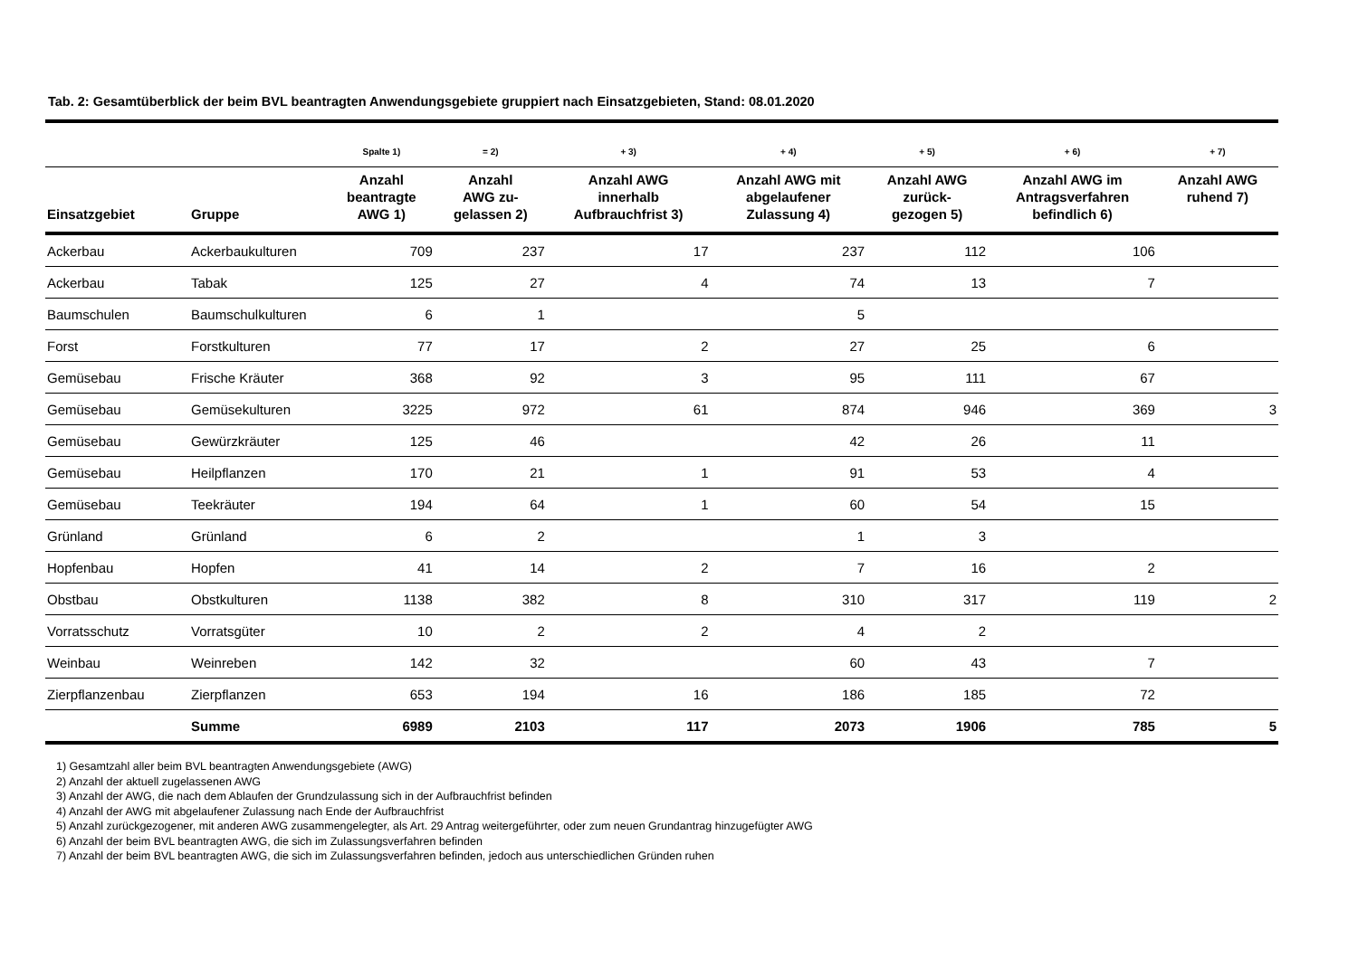Tab. 2: Gesamtüberblick der beim BVL beantragten Anwendungsgebiete gruppiert nach Einsatzgebieten, Stand: 08.01.2020
| | | Spalte 1) | = 2) | + 3) | + 4) | + 5) | + 6) | + 7) |
| --- | --- | --- | --- | --- | --- | --- | --- | --- |
| Einsatzgebiet | Gruppe | Anzahl beantragte AWG 1) | Anzahl AWG zu- gelassen 2) | Anzahl AWG innerhalb Aufbrauchfrist 3) | Anzahl AWG mit abgelaufener Zulassung 4) | Anzahl AWG zurück- gezogen 5) | Anzahl AWG im Antragsverfahren befindlich 6) | Anzahl AWG ruhend 7) |
| Ackerbau | Ackerbaukulturen | 709 | 237 | 17 | 237 | 112 | 106 | |
| Ackerbau | Tabak | 125 | 27 | 4 | 74 | 13 | 7 | |
| Baumschulen | Baumschulkulturen | 6 | 1 | | 5 | | | |
| Forst | Forstkulturen | 77 | 17 | 2 | 27 | 25 | 6 | |
| Gemüsebau | Frische Kräuter | 368 | 92 | 3 | 95 | 111 | 67 | |
| Gemüsebau | Gemüsekulturen | 3225 | 972 | 61 | 874 | 946 | 369 | 3 |
| Gemüsebau | Gewürzkräuter | 125 | 46 | | 42 | 26 | 11 | |
| Gemüsebau | Heilpflanzen | 170 | 21 | 1 | 91 | 53 | 4 | |
| Gemüsebau | Teekräuter | 194 | 64 | 1 | 60 | 54 | 15 | |
| Grünland | Grünland | 6 | 2 | | 1 | 3 | | |
| Hopfenbau | Hopfen | 41 | 14 | 2 | 7 | 16 | 2 | |
| Obstbau | Obstkulturen | 1138 | 382 | 8 | 310 | 317 | 119 | 2 |
| Vorratsschutz | Vorratsgüter | 10 | 2 | 2 | 4 | 2 | | |
| Weinbau | Weinreben | 142 | 32 | | 60 | 43 | 7 | |
| Zierpflanzenbau | Zierpflanzen | 653 | 194 | 16 | 186 | 185 | 72 | |
| | Summe | 6989 | 2103 | 117 | 2073 | 1906 | 785 | 5 |
1) Gesamtzahl aller beim BVL beantragten Anwendungsgebiete (AWG)
2) Anzahl der aktuell zugelassenen AWG
3) Anzahl der AWG, die nach dem Ablaufen der Grundzulassung sich in der Aufbrauchfrist befinden
4) Anzahl der AWG mit abgelaufener Zulassung nach Ende der Aufbrauchfrist
5) Anzahl zurückgezogener, mit anderen AWG zusammengelegter, als Art. 29 Antrag weitergeführter, oder zum neuen Grundantrag hinzugefügter AWG
6) Anzahl der beim BVL beantragten AWG, die sich im Zulassungsverfahren befinden
7) Anzahl der beim BVL beantragten AWG, die sich im Zulassungsverfahren befinden, jedoch aus unterschiedlichen Gründen ruhen